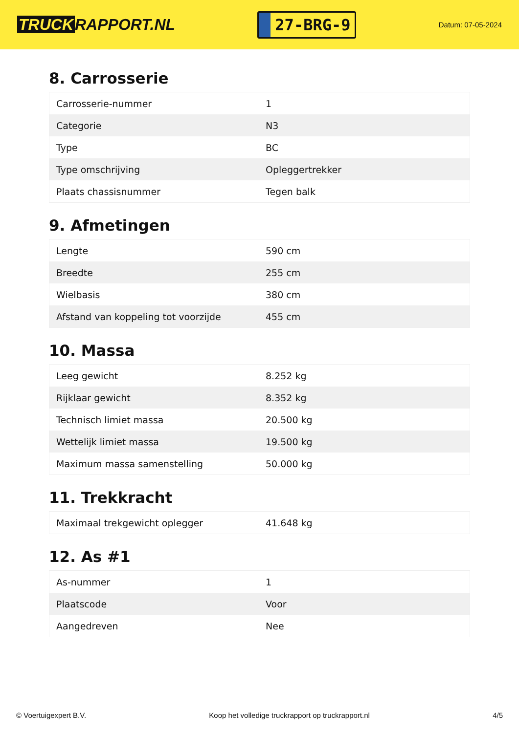TRUCK RAPPORT.NL
27-BRG-9
Datum: 07-05-2024
8. Carrosserie
| Carrosserie-nummer | 1 |
| Categorie | N3 |
| Type | BC |
| Type omschrijving | Opleggertrekker |
| Plaats chassisnummer | Tegen balk |
9. Afmetingen
| Lengte | 590 cm |
| Breedte | 255 cm |
| Wielbasis | 380 cm |
| Afstand van koppeling tot voorzijde | 455 cm |
10. Massa
| Leeg gewicht | 8.252 kg |
| Rijklaar gewicht | 8.352 kg |
| Technisch limiet massa | 20.500 kg |
| Wettelijk limiet massa | 19.500 kg |
| Maximum massa samenstelling | 50.000 kg |
11. Trekkracht
| Maximaal trekgewicht oplegger | 41.648 kg |
12. As #1
| As-nummer | 1 |
| Plaatscode | Voor |
| Aangedreven | Nee |
© Voertuigexpert B.V. Koop het volledige truckrapport op truckrapport.nl 4/5